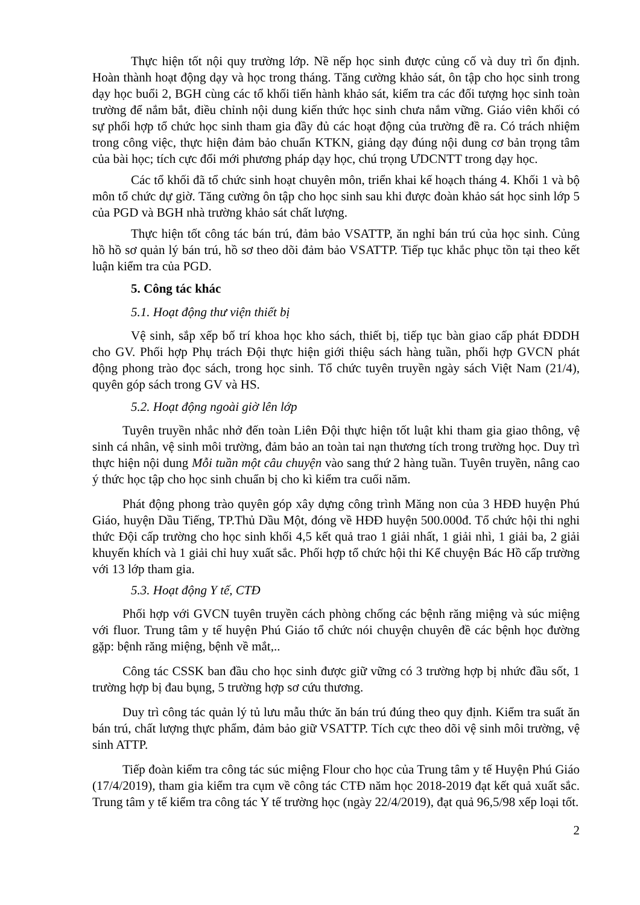Thực hiện tốt nội quy trường lớp. Nề nếp học sinh được củng cố và duy trì ổn định. Hoàn thành hoạt động dạy và học trong tháng. Tăng cường khảo sát, ôn tập cho học sinh trong dạy học buổi 2, BGH cùng các tổ khối tiến hành khảo sát, kiểm tra các đối tượng học sinh toàn trường để nắm bắt, điều chỉnh nội dung kiến thức học sinh chưa nắm vững. Giáo viên khối có sự phối hợp tổ chức học sinh tham gia đầy đủ các hoạt động của trường đề ra. Có trách nhiệm trong công việc, thực hiện đảm bảo chuẩn KTKN, giảng dạy đúng nội dung cơ bản trọng tâm của bài học; tích cực đổi mới phương pháp dạy học, chú trọng ƯDCNTT trong dạy học.
Các tổ khối đã tổ chức sinh hoạt chuyên môn, triển khai kế hoạch tháng 4. Khối 1 và bộ môn tổ chức dự giờ. Tăng cường ôn tập cho học sinh sau khi được đoàn khảo sát học sinh lớp 5 của PGD và BGH nhà trường khảo sát chất lượng.
Thực hiện tốt công tác bán trú, đảm bảo VSATTP, ăn nghỉ bán trú của học sinh. Củng hồ hồ sơ quản lý bán trú, hồ sơ theo dõi đảm bảo VSATTP. Tiếp tục khắc phục tồn tại theo kết luận kiểm tra của PGD.
5. Công tác khác
5.1. Hoạt động thư viện thiết bị
Vệ sinh, sắp xếp bố trí khoa học kho sách, thiết bị, tiếp tục bàn giao cấp phát ĐDDH cho GV. Phối hợp Phụ trách Đội thực hiện giới thiệu sách hàng tuần, phối hợp GVCN phát động phong trào đọc sách, trong học sinh. Tổ chức tuyên truyền ngày sách Việt Nam (21/4), quyên góp sách trong GV và HS.
5.2. Hoạt động ngoài giờ lên lớp
Tuyên truyền nhắc nhở đến toàn Liên Đội thực hiện tốt luật khi tham gia giao thông, vệ sinh cá nhân, vệ sinh môi trường, đảm bảo an toàn tai nạn thương tích trong trường học. Duy trì thực hiện nội dung Mỗi tuần một câu chuyện vào sang thứ 2 hàng tuần. Tuyên truyền, nâng cao ý thức học tập cho học sinh chuẩn bị cho kì kiểm tra cuối năm.
Phát động phong trào quyên góp xây dựng công trình Măng non của 3 HĐĐ huyện Phú Giáo, huyện Dầu Tiếng, TP.Thủ Dầu Một, đóng về HĐĐ huyện 500.000đ. Tổ chức hội thi nghi thức Đội cấp trường cho học sinh khối 4,5 kết quả trao 1 giải nhất, 1 giải nhì, 1 giải ba, 2 giải khuyến khích và 1 giải chỉ huy xuất sắc. Phối hợp tổ chức hội thi Kể chuyện Bác Hồ cấp trường với 13 lớp tham gia.
5.3. Hoạt động Y tế, CTĐ
Phối hợp với GVCN tuyên truyền cách phòng chống các bệnh răng miệng và súc miệng với fluor. Trung tâm y tế huyện Phú Giáo tổ chức nói chuyện chuyên đề các bệnh học đường gặp: bệnh răng miệng, bệnh về mắt,..
Công tác CSSK ban đầu cho học sinh được giữ vững có 3 trường hợp bị nhức đầu sốt, 1 trường hợp bị đau bụng, 5 trường hợp sơ cứu thương.
Duy trì công tác quản lý tủ lưu mẫu thức ăn bán trú đúng theo quy định. Kiểm tra suất ăn bán trú, chất lượng thực phẩm, đảm bảo giữ VSATTP. Tích cực theo dõi vệ sinh môi trường, vệ sinh ATTP.
Tiếp đoàn kiểm tra công tác súc miệng Flour cho học của Trung tâm y tế Huyện Phú Giáo (17/4/2019), tham gia kiểm tra cụm về công tác CTĐ năm học 2018-2019 đạt kết quả xuất sắc. Trung tâm y tế kiểm tra công tác Y tế trường học (ngày 22/4/2019), đạt quả 96,5/98 xếp loại tốt.
2